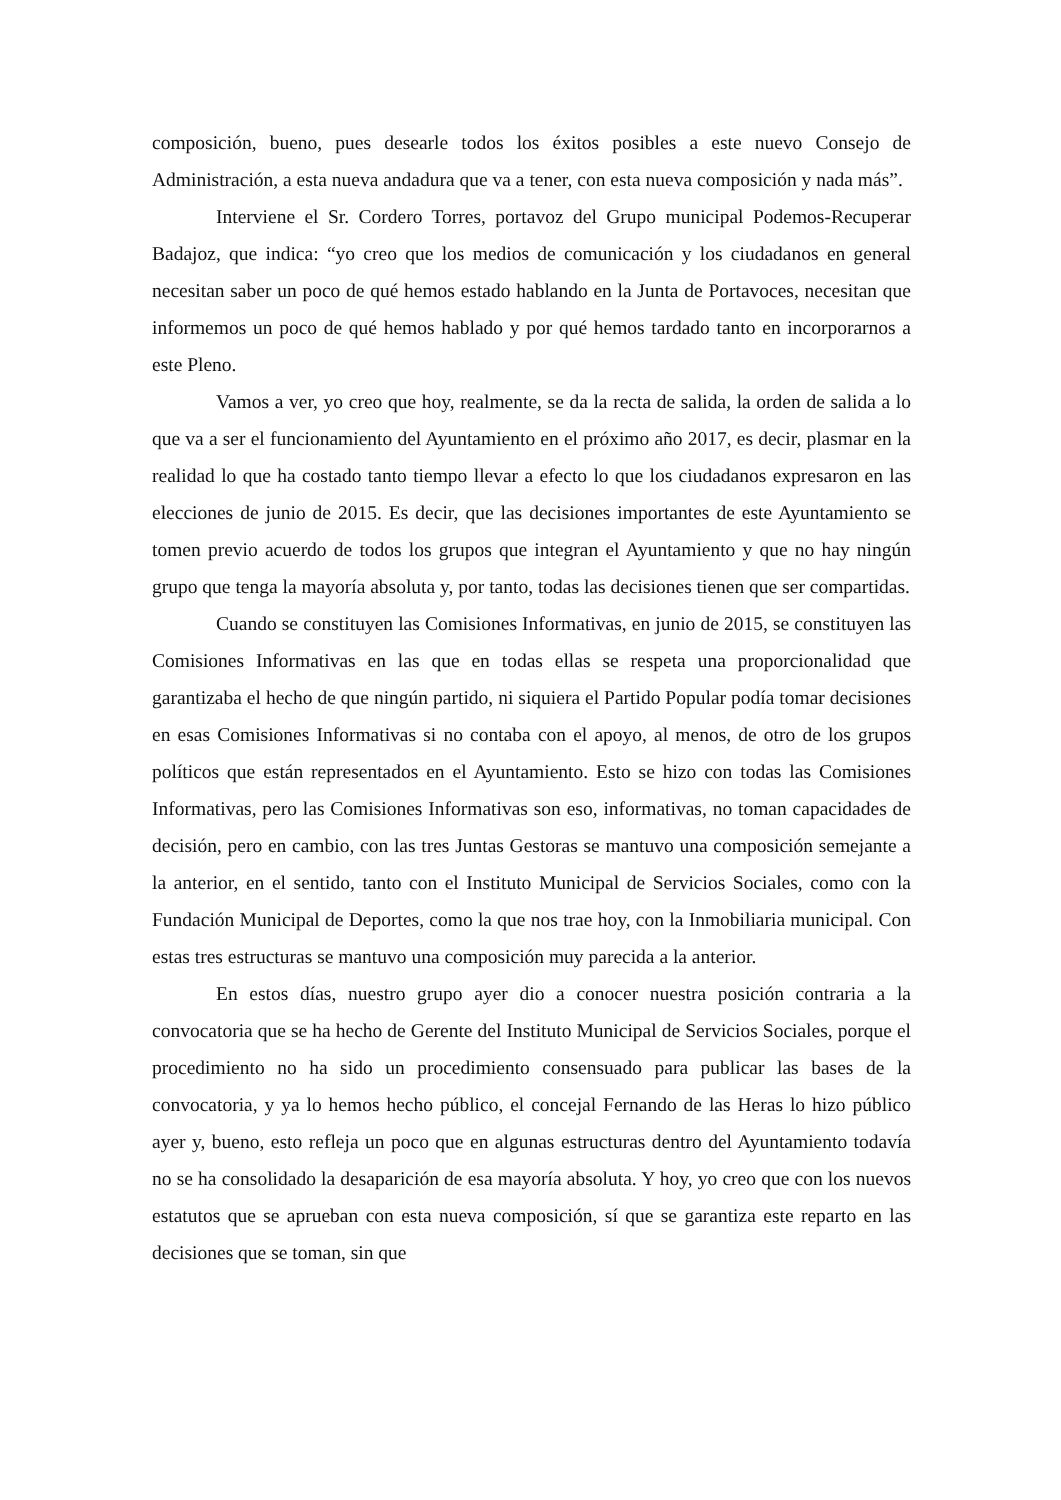composición, bueno, pues desearle todos los éxitos posibles a este nuevo Consejo de Administración, a esta nueva andadura que va a tener, con esta nueva composición y nada más”.
Interviene el Sr. Cordero Torres, portavoz del Grupo municipal Podemos-Recuperar Badajoz, que indica: “yo creo que los medios de comunicación y los ciudadanos en general necesitan saber un poco de qué hemos estado hablando en la Junta de Portavoces, necesitan que informemos un poco de qué hemos hablado y por qué hemos tardado tanto en incorporarnos a este Pleno.
Vamos a ver, yo creo que hoy, realmente, se da la recta de salida, la orden de salida a lo que va a ser el funcionamiento del Ayuntamiento en el próximo año 2017, es decir, plasmar en la realidad lo que ha costado tanto tiempo llevar a efecto lo que los ciudadanos expresaron en las elecciones de junio de 2015. Es decir, que las decisiones importantes de este Ayuntamiento se tomen previo acuerdo de todos los grupos que integran el Ayuntamiento y que no hay ningún grupo que tenga la mayoría absoluta y, por tanto, todas las decisiones tienen que ser compartidas.
Cuando se constituyen las Comisiones Informativas, en junio de 2015, se constituyen las Comisiones Informativas en las que en todas ellas se respeta una proporcionalidad que garantizaba el hecho de que ningún partido, ni siquiera el Partido Popular podía tomar decisiones en esas Comisiones Informativas si no contaba con el apoyo, al menos, de otro de los grupos políticos que están representados en el Ayuntamiento. Esto se hizo con todas las Comisiones Informativas, pero las Comisiones Informativas son eso, informativas, no toman capacidades de decisión, pero en cambio, con las tres Juntas Gestoras se mantuvo una composición semejante a la anterior, en el sentido, tanto con el Instituto Municipal de Servicios Sociales, como con la Fundación Municipal de Deportes, como la que nos trae hoy, con la Inmobiliaria municipal. Con estas tres estructuras se mantuvo una composición muy parecida a la anterior.
En estos días, nuestro grupo ayer dio a conocer nuestra posición contraria a la convocatoria que se ha hecho de Gerente del Instituto Municipal de Servicios Sociales, porque el procedimiento no ha sido un procedimiento consensuado para publicar las bases de la convocatoria, y ya lo hemos hecho público, el concejal Fernando de las Heras lo hizo público ayer y, bueno, esto refleja un poco que en algunas estructuras dentro del Ayuntamiento todavía no se ha consolidado la desaparición de esa mayoría absoluta. Y hoy, yo creo que con los nuevos estatutos que se aprueban con esta nueva composición, sí que se garantiza este reparto en las decisiones que se toman, sin que